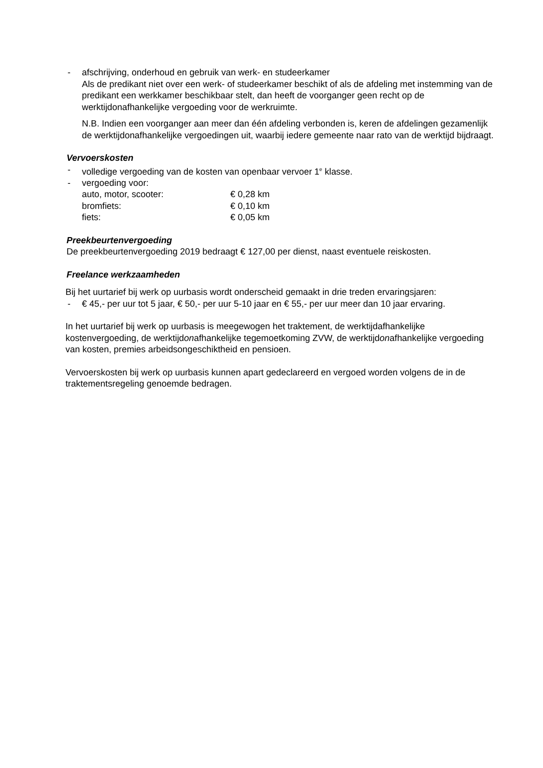- afschrijving, onderhoud en gebruik van werk- en studeerkamer
Als de predikant niet over een werk- of studeerkamer beschikt of als de afdeling met instemming van de predikant een werkkamer beschikbaar stelt, dan heeft de voorganger geen recht op de werktijdonafhankelijke vergoeding voor de werkruimte.
N.B. Indien een voorganger aan meer dan één afdeling verbonden is, keren de afdelingen gezamenlijk de werktijdonafhankelijke vergoedingen uit, waarbij iedere gemeente naar rato van de werktijd bijdraagt.
Vervoerskosten
- volledige vergoeding van de kosten van openbaar vervoer 1<sup>e</sup> klasse.
- vergoeding voor:
auto, motor, scooter: € 0,28 km
bromfiets: € 0,10 km
fiets: € 0,05 km
Preekbeurtenvergoeding
De preekbeurtenvergoeding 2019 bedraagt € 127,00 per dienst, naast eventuele reiskosten.
Freelance werkzaamheden
Bij het uurtarief bij werk op uurbasis wordt onderscheid gemaakt in drie treden ervaringsjaren:
- € 45,- per uur tot 5 jaar, € 50,- per uur 5-10 jaar en € 55,- per uur meer dan 10 jaar ervaring.
In het uurtarief bij werk op uurbasis is meegewogen het traktement, de werktijdafhankelijke kostenvergoeding, de werktijdonafhankelijke tegemoetkoming ZVW, de werktijdonafhankelijke vergoeding van kosten, premies arbeidsongeschiktheid en pensioen.
Vervoerskosten bij werk op uurbasis kunnen apart gedeclareerd en vergoed worden volgens de in de traktementsregeling genoemde bedragen.